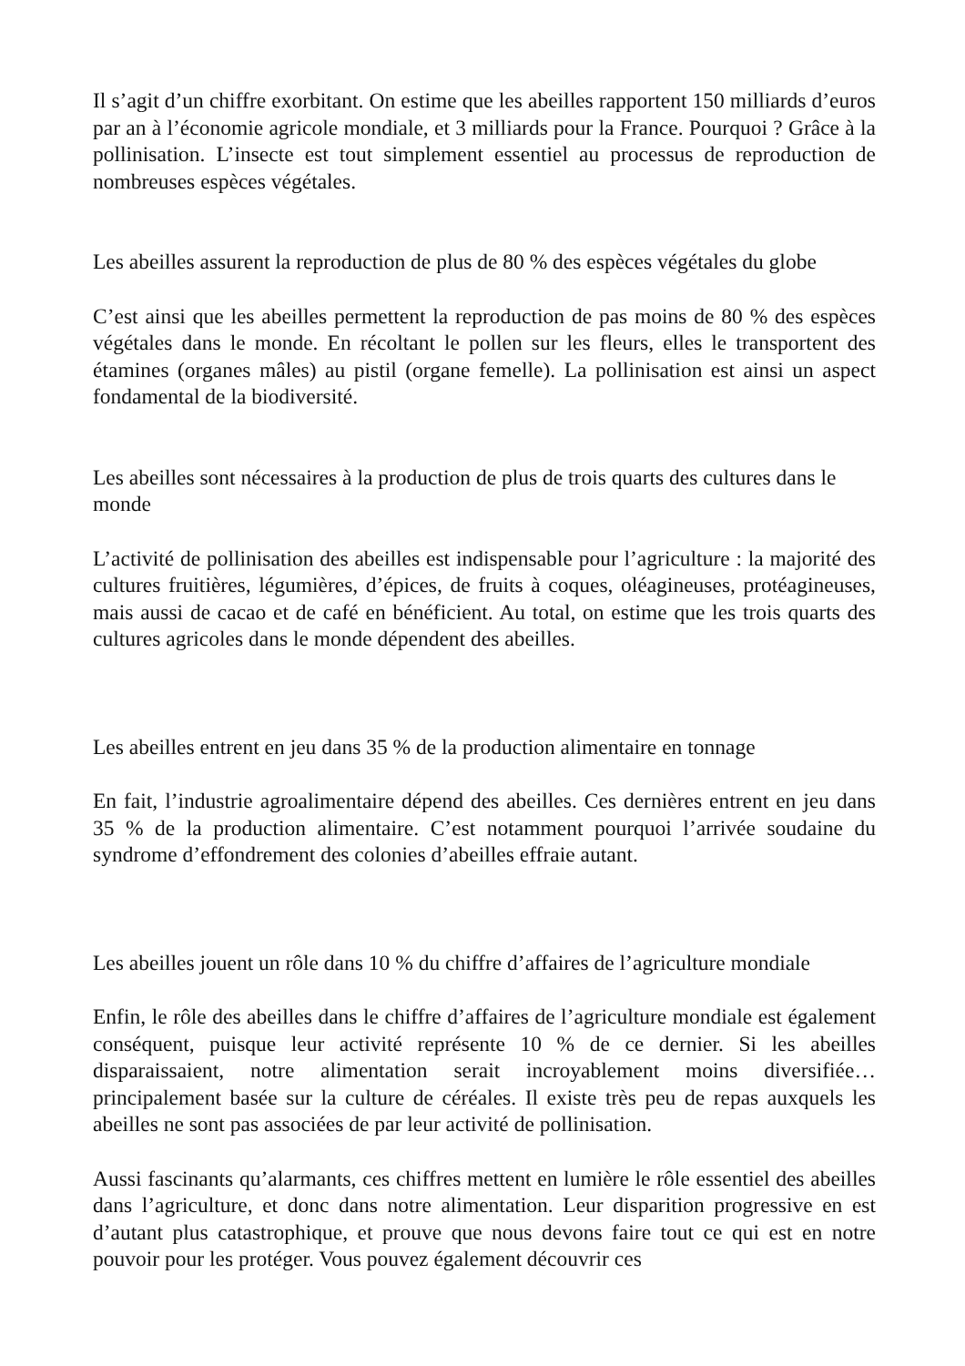Il s’agit d’un chiffre exorbitant. On estime que les abeilles rapportent 150 milliards d’euros par an à l’économie agricole mondiale, et 3 milliards pour la France. Pourquoi ? Grâce à la pollinisation. L’insecte est tout simplement essentiel au processus de reproduction de nombreuses espèces végétales.
Les abeilles assurent la reproduction de plus de 80 % des espèces végétales du globe
C’est ainsi que les abeilles permettent la reproduction de pas moins de 80 % des espèces végétales dans le monde. En récoltant le pollen sur les fleurs, elles le transportent des étamines (organes mâles) au pistil (organe femelle). La pollinisation est ainsi un aspect fondamental de la biodiversité.
Les abeilles sont nécessaires à la production de plus de trois quarts des cultures dans le monde
L’activité de pollinisation des abeilles est indispensable pour l’agriculture : la majorité des cultures fruitières, légumières, d’épices, de fruits à coques, oléagineuses, protéagineuses, mais aussi de cacao et de café en bénéficient. Au total, on estime que les trois quarts des cultures agricoles dans le monde dépendent des abeilles.
Les abeilles entrent en jeu dans 35 % de la production alimentaire en tonnage
En fait, l’industrie agroalimentaire dépend des abeilles. Ces dernières entrent en jeu dans 35 % de la production alimentaire. C’est notamment pourquoi l’arrivée soudaine du syndrome d’effondrement des colonies d’abeilles effraie autant.
Les abeilles jouent un rôle dans 10 % du chiffre d’affaires de l’agriculture mondiale
Enfin, le rôle des abeilles dans le chiffre d’affaires de l’agriculture mondiale est également conséquent, puisque leur activité représente 10 % de ce dernier. Si les abeilles disparaissaient, notre alimentation serait incroyablement moins diversifiée… principalement basée sur la culture de céréales. Il existe très peu de repas auxquels les abeilles ne sont pas associées de par leur activité de pollinisation.
Aussi fascinants qu’alarmants, ces chiffres mettent en lumière le rôle essentiel des abeilles dans l’agriculture, et donc dans notre alimentation. Leur disparition progressive en est d’autant plus catastrophique, et prouve que nous devons faire tout ce qui est en notre pouvoir pour les protéger. Vous pouvez également découvrir ces